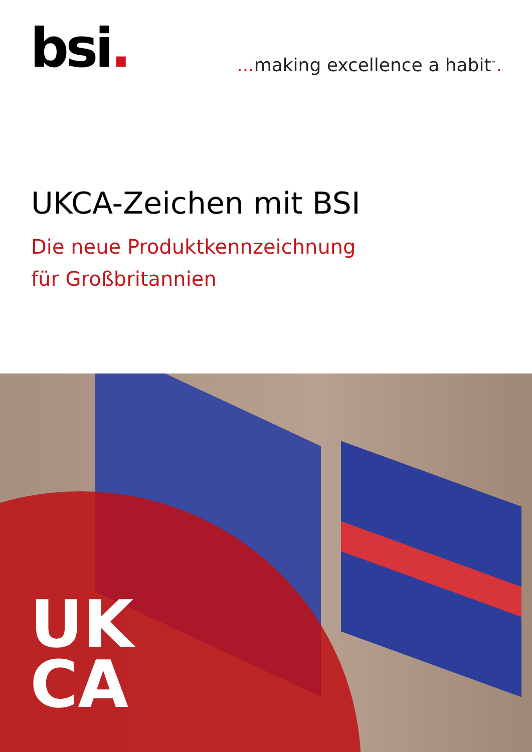bsi.
... making excellence a habit<sup>™</sup>.
UKCA-Zeichen mit BSI
Die neue Produktkennzeichnung
für Großbritannien
UK
CA